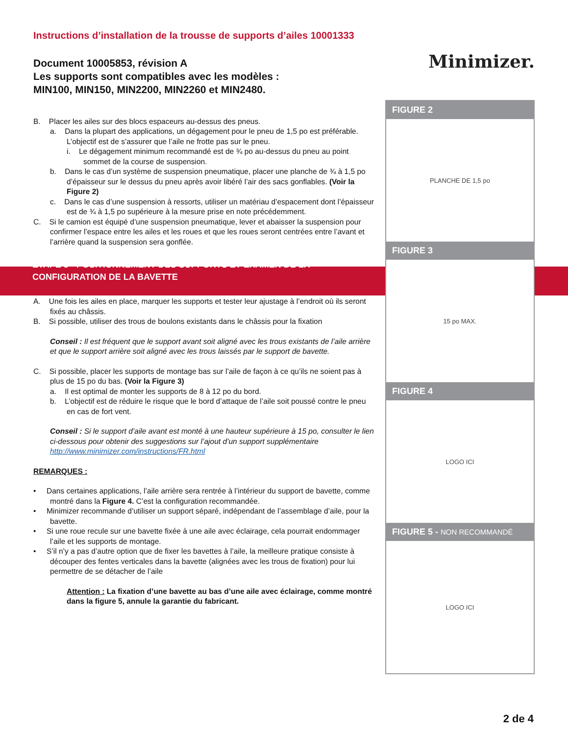Instructions d’installation de la trousse de supports d’ailes 10001333
Document 10005853, révision A
Les supports sont compatibles avec les modèles :
MIN100, MIN150, MIN2200, MIN2260 et MIN2480.
B. Placer les ailes sur des blocs espaceurs au-dessus des pneus.
a. Dans la plupart des applications, un dégagement pour le pneu de 1,5 po est préférable. L’objectif est de s’assurer que l’aile ne frotte pas sur le pneu.
i. Le dégagement minimum recommandé est de ¾ po au-dessus du pneu au point sommet de la course de suspension.
b. Dans le cas d’un système de suspension pneumatique, placer une planche de ¾ à 1,5 po d’épaisseur sur le dessus du pneu après avoir libéré l’air des sacs gonflables. (Voir la Figure 2)
c. Dans le cas d’une suspension à ressorts, utiliser un matériau d’espacement dont l’épaisseur est de ¾ à 1,5 po supérieure à la mesure prise en note précédemment.
C. Si le camion est équipé d’une suspension pneumatique, lever et abaisser la suspension pour confirmer l’espace entre les ailes et les roues et que les roues seront centrées entre l’avant et l’arrière quand la suspension sera gonflée.
ÉTAPE 3 - POSITIONNEMENT DES SUPPORTS ET EXAMEN DE LA CONFIGURATION DE LA BAVETTE
A. Une fois les ailes en place, marquer les supports et tester leur ajustage à l’endroit où ils seront fixés au châssis.
B. Si possible, utiliser des trous de boulons existants dans le châssis pour la fixation
Conseil : Il est fréquent que le support avant soit aligné avec les trous existants de l’aile arrière et que le support arrière soit aligné avec les trous laissés par le support de bavette.
C. Si possible, placer les supports de montage bas sur l’aile de façon à ce qu’ils ne soient pas à plus de 15 po du bas. (Voir la Figure 3)
a. Il est optimal de monter les supports de 8 à 12 po du bord.
b. L’objectif est de réduire le risque que le bord d’attaque de l’aile soit poussé contre le pneu en cas de fort vent.
Conseil : Si le support d’aile avant est monté à une hauteur supérieure à 15 po, consulter le lien ci-dessous pour obtenir des suggestions sur l’ajout d’un support supplémentaire
http://www.minimizer.com/instructions/FR.html
REMARQUES :
• Dans certaines applications, l’aile arrière sera rentrée à l’intérieur du support de bavette, comme montré dans la Figure 4. C’est la configuration recommandée.
• Minimizer recommande d’utiliser un support séparé, indépendant de l’assemblage d’aile, pour la bavette.
• Si une roue recule sur une bavette fixée à une aile avec éclairage, cela pourrait endommager l’aile et les supports de montage.
• S’il n’y a pas d’autre option que de fixer les bavettes à l’aile, la meilleure pratique consiste à découper des fentes verticales dans la bavette (alignées avec les trous de fixation) pour lui permettre de se détacher de l’aile
Attention : La fixation d’une bavette au bas d’une aile avec éclairage, comme montré dans la figure 5, annule la garantie du fabricant.
Minimizer.
FIGURE 2
PLANCHE DE 1,5 po
FIGURE 3
15 po MAX.
FIGURE 4
LOGO ICI
FIGURE 5 - NON RECOMMANDÉ
LOGO ICI
2 de 4